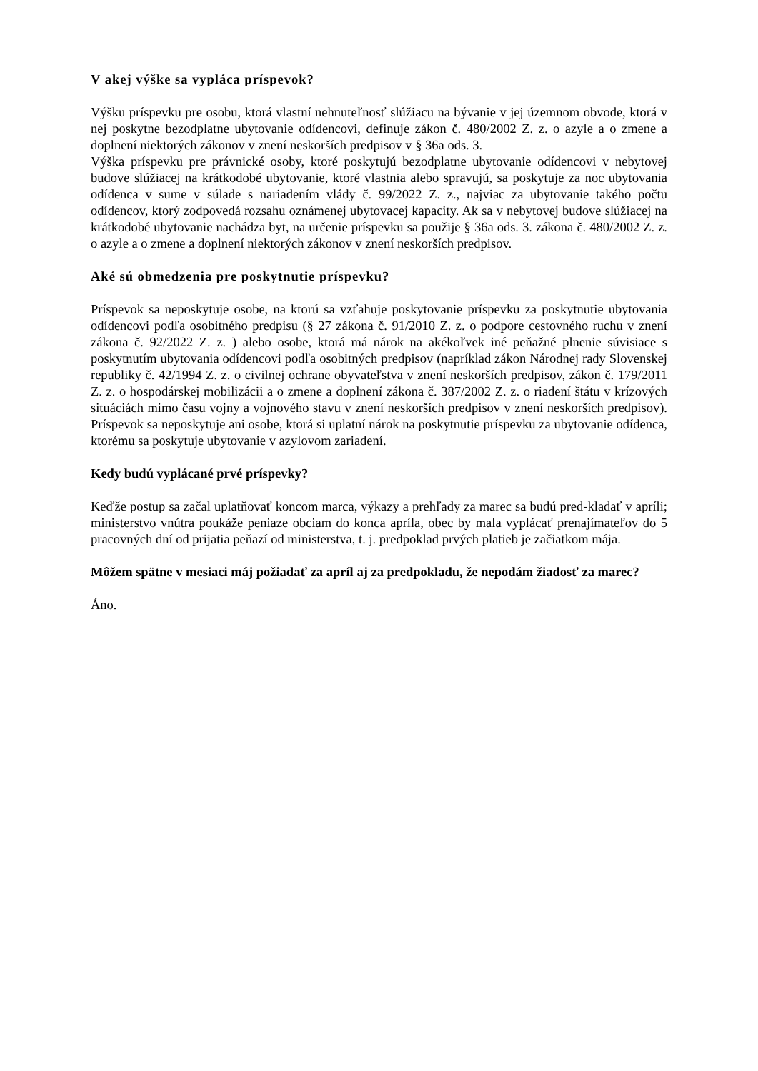V akej výške sa vypláca príspevok?
Výšku príspevku pre osobu, ktorá vlastní nehnuteľnosť slúžiacu na bývanie v jej územnom obvode, ktorá v nej poskytne bezodplatne ubytovanie odídencovi, definuje zákon č. 480/2002 Z. z. o azyle a o zmene a doplnení niektorých zákonov v znení neskorších predpisov v § 36a ods. 3.
Výška príspevku pre právnické osoby, ktoré poskytujú bezodplatne ubytovanie odídencovi v nebytovej budove slúžiacej na krátkodobé ubytovanie, ktoré vlastnia alebo spravujú, sa poskytuje za noc ubytovania odídenca v sume v súlade s nariadením vlády č. 99/2022 Z. z., najviac za ubytovanie takého počtu odídencov, ktorý zodpovedá rozsahu oznámenej ubytovacej kapacity. Ak sa v nebytovej budove slúžiacej na krátkodobé ubytovanie nachádza byt, na určenie príspevku sa použije § 36a ods. 3. zákona č. 480/2002 Z. z. o azyle a o zmene a doplnení niektorých zákonov v znení neskorších predpisov.
Aké sú obmedzenia pre poskytnutie príspevku?
Príspevok sa neposkytuje osobe, na ktorú sa vzťahuje poskytovanie príspevku za poskytnutie ubytovania odídencovi podľa osobitného predpisu (§ 27 zákona č. 91/2010 Z. z. o podpore cestovného ruchu v znení zákona č. 92/2022 Z. z. ) alebo osobe, ktorá má nárok na akékoľvek iné peňažné plnenie súvisiace s poskytnutím ubytovania odídencovi podľa osobitných predpisov (napríklad zákon Národnej rady Slovenskej republiky č. 42/1994 Z. z. o civilnej ochrane obyvateľstva v znení neskorších predpisov, zákon č. 179/2011 Z. z. o hospodárskej mobilizácii a o zmene a doplnení zákona č. 387/2002 Z. z. o riadení štátu v krízových situáciách mimo času vojny a vojnového stavu v znení neskorších predpisov v znení neskorších predpisov). Príspevok sa neposkytuje ani osobe, ktorá si uplatní nárok na poskytnutie príspevku za ubytovanie odídenca, ktorému sa poskytuje ubytovanie v azylovom zariadení.
Kedy budú vyplácané prvé príspevky?
Keďže postup sa začal uplatňovať koncom marca, výkazy a prehľady za marec sa budú pred-kladať v apríli; ministerstvo vnútra poukáže peniaze obciam do konca apríla, obec by mala vyplácať prenajímateľov do 5 pracovných dní od prijatia peňazí od ministerstva, t. j. predpoklad prvých platieb je začiatkom mája.
Môžem spätne v mesiaci máj požiadať za apríl aj za predpokladu, že nepodám žiadosť za marec?
Áno.